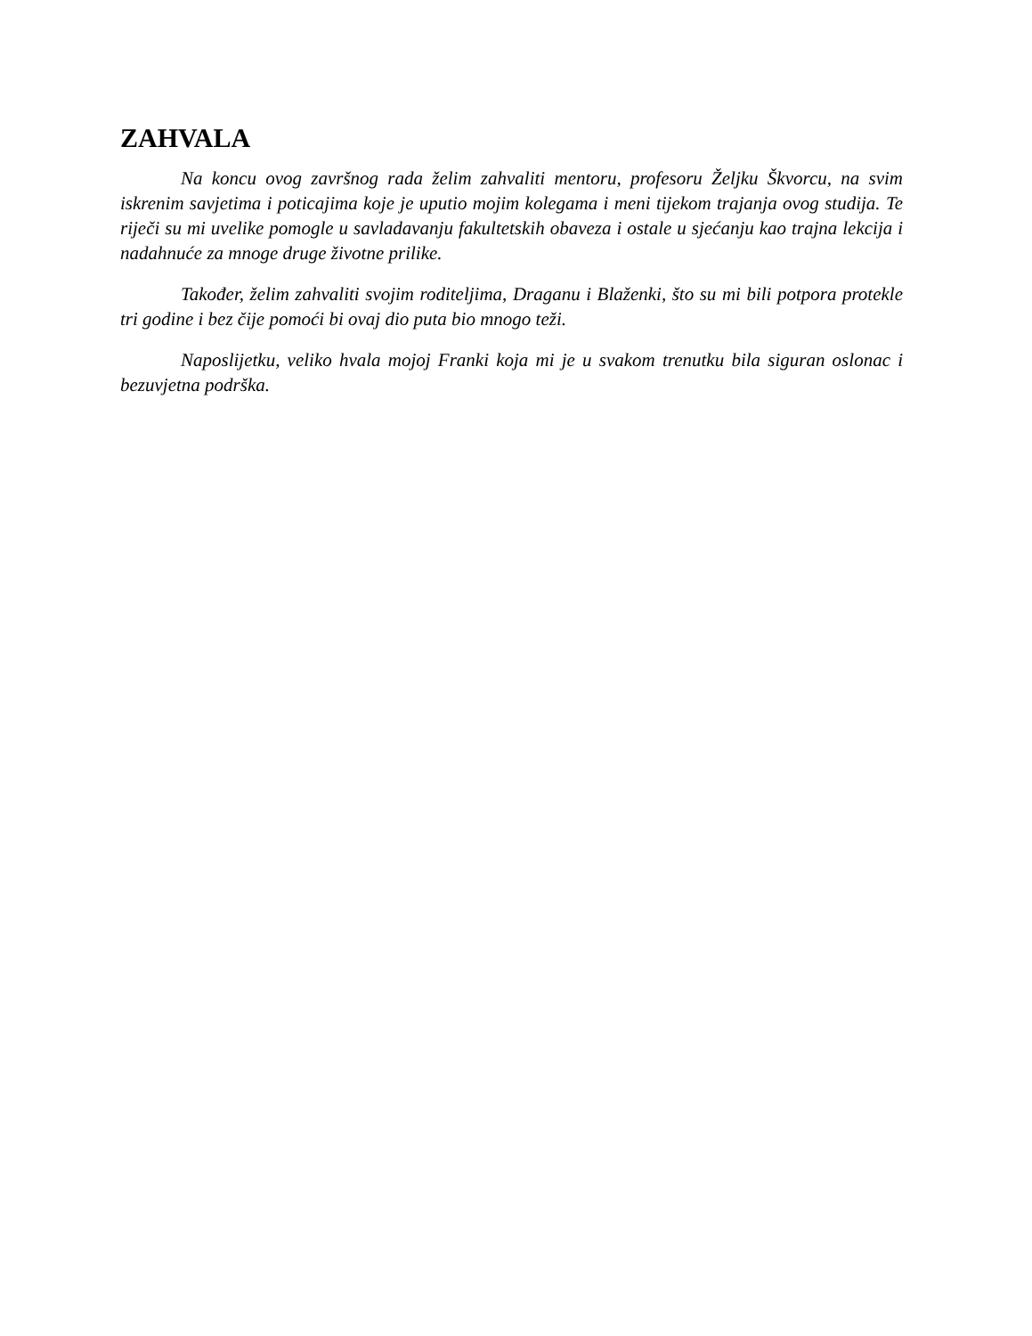ZAHVALA
Na koncu ovog završnog rada želim zahvaliti mentoru, profesoru Željku Škvorcu, na svim iskrenim savjetima i poticajima koje je uputio mojim kolegama i meni tijekom trajanja ovog studija. Te riječi su mi uvelike pomogle u savladavanju fakultetskih obaveza i ostale u sjećanju kao trajna lekcija i nadahnuće za mnoge druge životne prilike.
Također, želim zahvaliti svojim roditeljima, Draganu i Blaženki, što su mi bili potpora protekle tri godine i bez čije pomoći bi ovaj dio puta bio mnogo teži.
Naposlijetku, veliko hvala mojoj Franki koja mi je u svakom trenutku bila siguran oslonac i bezuvjetna podrška.